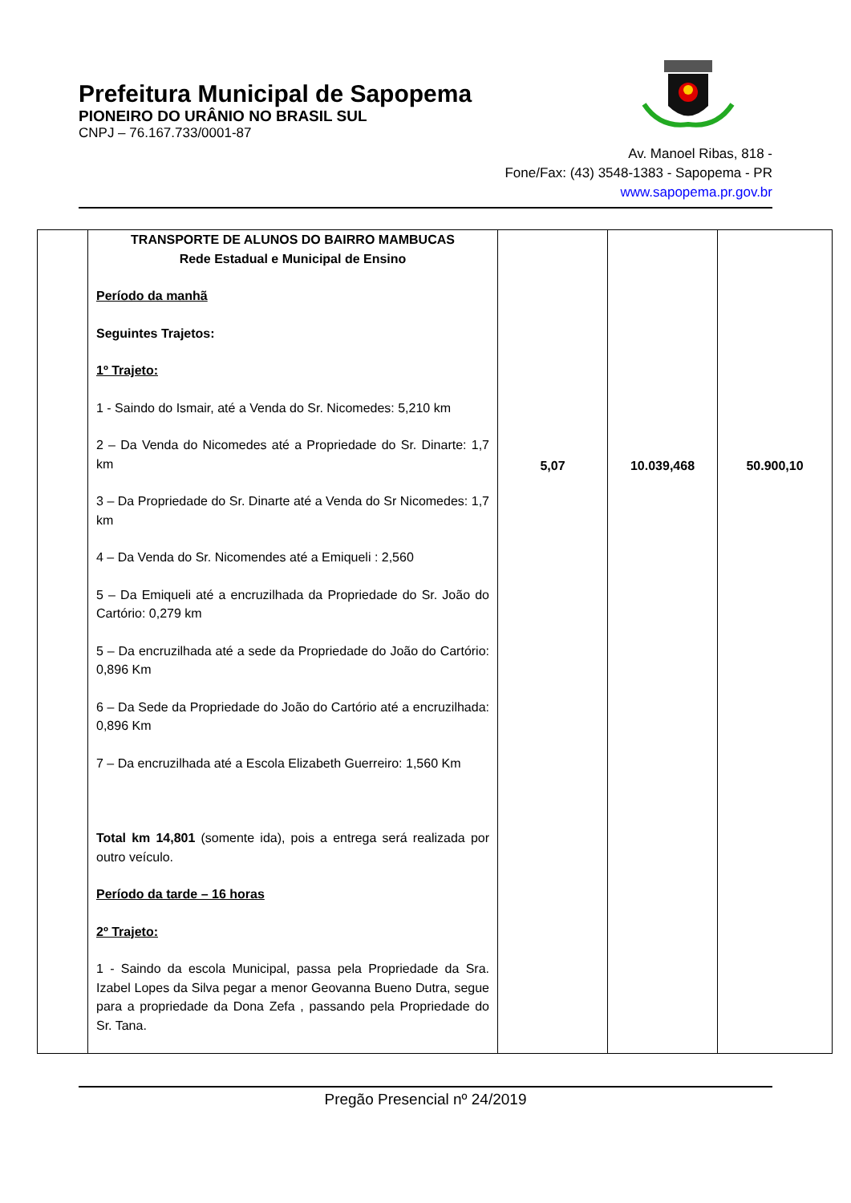Prefeitura Municipal de Sapopema
PIONEIRO DO URÂNIO NO BRASIL SUL
CNPJ – 76.167.733/0001-87
Av. Manoel Ribas, 818 -
Fone/Fax: (43) 3548-1383 - Sapopema - PR
www.sapopema.pr.gov.br
| | TRANSPORTE DE ALUNOS DO BAIRRO MAMBUCAS Rede Estadual e Municipal de Ensino Período da manhã Seguintes Trajetos: 1º Trajeto: 1 - Saindo do Ismair, até a Venda do Sr. Nicomedes: 5,210 km 2 – Da Venda do Nicomedes até a Propriedade do Sr. Dinarte: 1,7 km 3 – Da Propriedade do Sr. Dinarte até a Venda do Sr Nicomedes: 1,7 km 4 – Da Venda do Sr. Nicomendes até a Emiqueli : 2,560 5 – Da Emiqueli até a encruzilhada da Propriedade do Sr. João do Cartório: 0,279 km 5 – Da encruzilhada até a sede da Propriedade do João do Cartório: 0,896 Km 6 – Da Sede da Propriedade do João do Cartório até a encruzilhada: 0,896 Km 7 – Da encruzilhada até a Escola Elizabeth Guerreiro: 1,560 Km Total km 14,801 (somente ida), pois a entrega será realizada por outro veículo. Período da tarde – 16 horas 2º Trajeto: 1 - Saindo da escola Municipal, passa pela Propriedade da Sra. Izabel Lopes da Silva pegar a menor Geovanna Bueno Dutra, segue para a propriedade da Dona Zefa , passando pela Propriedade do Sr. Tana. | 5,07 | 10.039,468 | 50.900,10 |
Pregão Presencial nº 24/2019